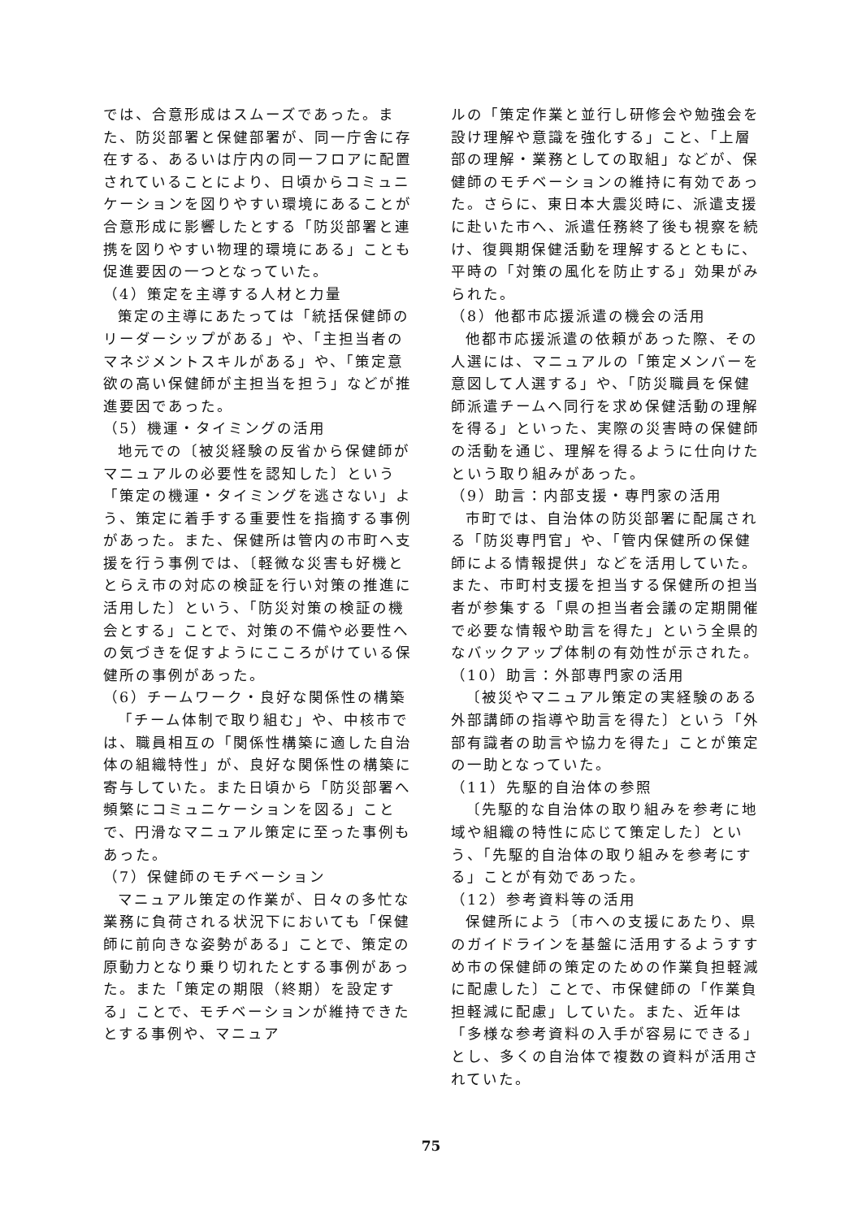では、合意形成はスムーズであった。また、防災部署と保健部署が、同一庁舎に存在する、あるいは庁内の同一フロアに配置されていることにより、日頃からコミュニケーションを図りやすい環境にあることが合意形成に影響したとする「防災部署と連携を図りやすい物理的環境にある」ことも促進要因の一つとなっていた。
（4）策定を主導する人材と力量
策定の主導にあたっては「統括保健師のリーダーシップがある」や、「主担当者のマネジメントスキルがある」や、「策定意欲の高い保健師が主担当を担う」などが推進要因であった。
（5）機運・タイミングの活用
地元での〔被災経験の反省から保健師がマニュアルの必要性を認知した〕という「策定の機運・タイミングを逃さない」よう、策定に着手する重要性を指摘する事例があった。また、保健所は管内の市町へ支援を行う事例では、〔軽微な災害も好機ととらえ市の対応の検証を行い対策の推進に活用した〕という、「防災対策の検証の機会とする」ことで、対策の不備や必要性への気づきを促すようにこころがけている保健所の事例があった。
（6）チームワーク・良好な関係性の構築
「チーム体制で取り組む」や、中核市では、職員相互の「関係性構築に適した自治体の組織特性」が、良好な関係性の構築に寄与していた。また日頃から「防災部署へ頻繁にコミュニケーションを図る」ことで、円滑なマニュアル策定に至った事例もあった。
（7）保健師のモチベーション
マニュアル策定の作業が、日々の多忙な業務に負荷される状況下においても「保健師に前向きな姿勢がある」ことで、策定の原動力となり乗り切れたとする事例があった。また「策定の期限（終期）を設定する」ことで、モチベーションが維持できたとする事例や、マニュア
ルの「策定作業と並行し研修会や勉強会を設け理解や意識を強化する」こと、「上層部の理解・業務としての取組」などが、保健師のモチベーションの維持に有効であった。さらに、東日本大震災時に、派遣支援に赴いた市へ、派遣任務終了後も視察を続け、復興期保健活動を理解するとともに、平時の「対策の風化を防止する」効果がみられた。
（8）他都市応援派遣の機会の活用
他都市応援派遣の依頼があった際、その人選には、マニュアルの「策定メンバーを意図して人選する」や、「防災職員を保健師派遣チームへ同行を求め保健活動の理解を得る」といった、実際の災害時の保健師の活動を通じ、理解を得るように仕向けたという取り組みがあった。
（9）助言：内部支援・専門家の活用
市町では、自治体の防災部署に配属される「防災専門官」や、「管内保健所の保健師による情報提供」などを活用していた。また、市町村支援を担当する保健所の担当者が参集する「県の担当者会議の定期開催で必要な情報や助言を得た」という全県的なバックアップ体制の有効性が示された。
（10）助言：外部専門家の活用
〔被災やマニュアル策定の実経験のある外部講師の指導や助言を得た〕という「外部有識者の助言や協力を得た」ことが策定の一助となっていた。
（11）先駆的自治体の参照
〔先駆的な自治体の取り組みを参考に地域や組織の特性に応じて策定した〕という、「先駆的自治体の取り組みを参考にする」ことが有効であった。
（12）参考資料等の活用
保健所によう〔市への支援にあたり、県のガイドラインを基盤に活用するようすすめ市の保健師の策定のための作業負担軽減に配慮した〕ことで、市保健師の「作業負担軽減に配慮」していた。また、近年は「多様な参考資料の入手が容易にできる」とし、多くの自治体で複数の資料が活用されていた。
75